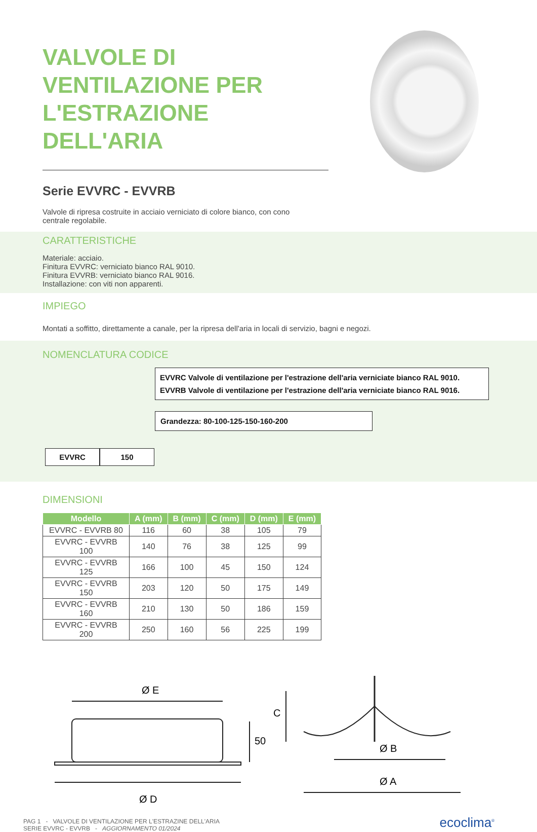VALVOLE DI VENTILAZIONE PER L'ESTRAZIONE DELL'ARIA
Serie EVVRC - EVVRB
Valvole di ripresa costruite in acciaio verniciato di colore bianco, con cono centrale regolabile.
CARATTERISTICHE
Materiale: acciaio.
Finitura EVVRC: verniciato bianco RAL 9010.
Finitura EVVRB: verniciato bianco RAL 9016.
Installazione: con viti non apparenti.
IMPIEGO
Montati a soffitto, direttamente a canale, per la ripresa dell'aria in locali di servizio, bagni e negozi.
NOMENCLATURA CODICE
EVVRC Valvole di ventilazione per l'estrazione dell'aria verniciate bianco RAL 9010.
EVVRB Valvole di ventilazione per l'estrazione dell'aria verniciate bianco RAL 9016.
Grandezza: 80-100-125-150-160-200
EVVRC 150
DIMENSIONI
| Modello | A (mm) | B (mm) | C (mm) | D (mm) | E (mm) |
| --- | --- | --- | --- | --- | --- |
| EVVRC - EVVRB 80 | 116 | 60 | 38 | 105 | 79 |
| EVVRC - EVVRB 100 | 140 | 76 | 38 | 125 | 99 |
| EVVRC - EVVRB 125 | 166 | 100 | 45 | 150 | 124 |
| EVVRC - EVVRB 150 | 203 | 120 | 50 | 175 | 149 |
| EVVRC - EVVRB 160 | 210 | 130 | 50 | 186 | 159 |
| EVVRC - EVVRB 200 | 250 | 160 | 56 | 225 | 199 |
Ø E
Ø D
50
C
Ø B
Ø A
PAG 1 - VALVOLE DI VENTILAZIONE PER L'ESTRAZINE DELL'ARIA
SERIE EVVRC - EVVRB - AGGIORNAMENTO 01/2024
ecoclima<sup>®</sup>